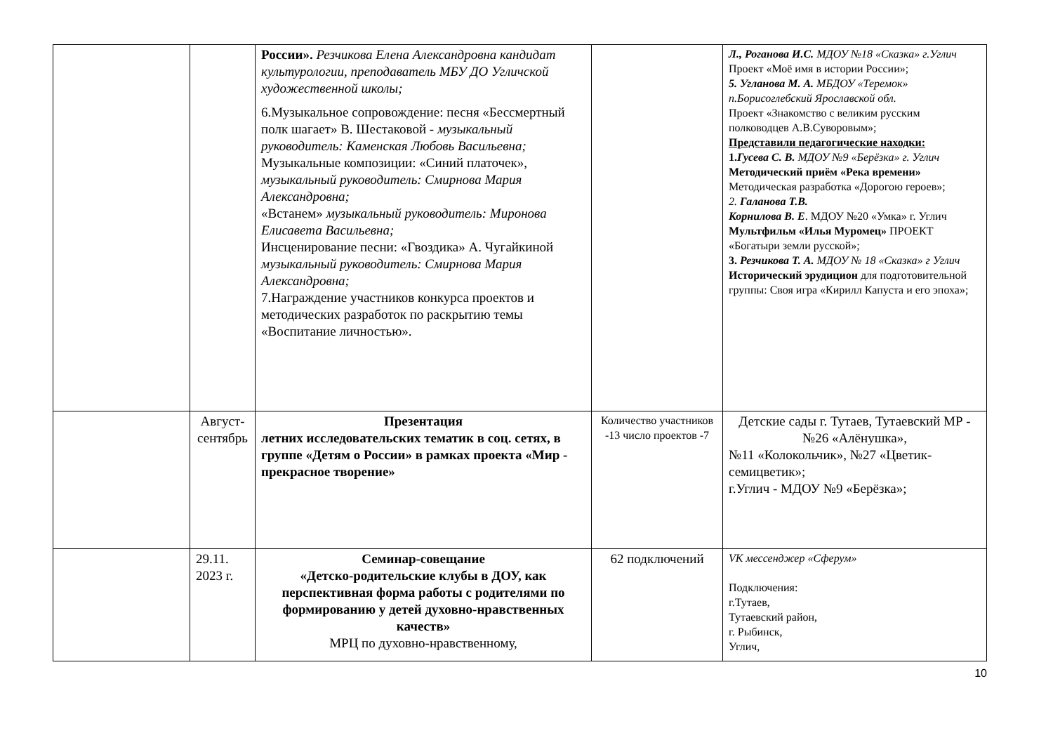| | | России». Резчикова Елена Александровна кандидат культурологии, преподаватель МБУ ДО Угличской художественной школы; 6.Музыкальное сопровождение: песня «Бессмертный полк шагает» В. Шестаковой - музыкальный руководитель: Каменская Любовь Васильевна; Музыкальные композиции: «Синий платочек», музыкальный руководитель: Смирнова Мария Александровна; «Встанем» музыкальный руководитель: Миронова Елисавета Васильевна; Инсценирование песни: «Гвоздика» А. Чугайкиной музыкальный руководитель: Смирнова Мария Александровна; 7.Награждение участников конкурса проектов и методических разработок по раскрытию темы «Воспитание личностью». | | Л., Роганова И.С. МДОУ №18 «Сказка» г.Углич Проект «Моё имя в истории России»; 5. Угланова М. А. МБДОУ «Теремок» п.Борисоглебский Ярославской обл. Проект «Знакомство с великим русским полководцев А.В.Суворовым»; Представили педагогические находки: 1. Гусева С. В. МДОУ №9 «Берёзка» г. Углич Методический приём «Река времени» Методическая разработка «Дорогою героев»; 2. Галанова Т.В. Корнилова В. Е . МДОУ №20 «Умка» г. Углич Мультфильм «Илья Муромец» ПРОЕКТ «Богатыри земли русской»; 3. Резчикова Т. А. МДОУ № 18 «Сказка» г Углич Исторический эрудицион для подготовительной группы: Своя игра «Кирилл Капуста и его эпоха»; |
| | Август-сентябрь | Презентация летних исследовательских тематик в соц. сетях, в группе «Детям о России» в рамках проекта «Мир - прекрасное творение» | Количество участников -13 число проектов -7 | Детские сады г. Тутаев, Тутаевский МР - №26 «Алёнушка», №11 «Колокольчик», №27 «Цветик-семицветик»; г.Углич - МДОУ №9 «Берёзка»; |
| | 29.11. 2023 г. | Семинар-совещание «Детско-родительские клубы в ДОУ, как перспективная форма работы с родителями по формированию у детей духовно-нравственных качеств» МРЦ по духовно-нравственному, | 62 подключений | VK мессенджер «Сферум» Подключения: г.Тутаев, Тутаевский район, г. Рыбинск, Углич, |
10